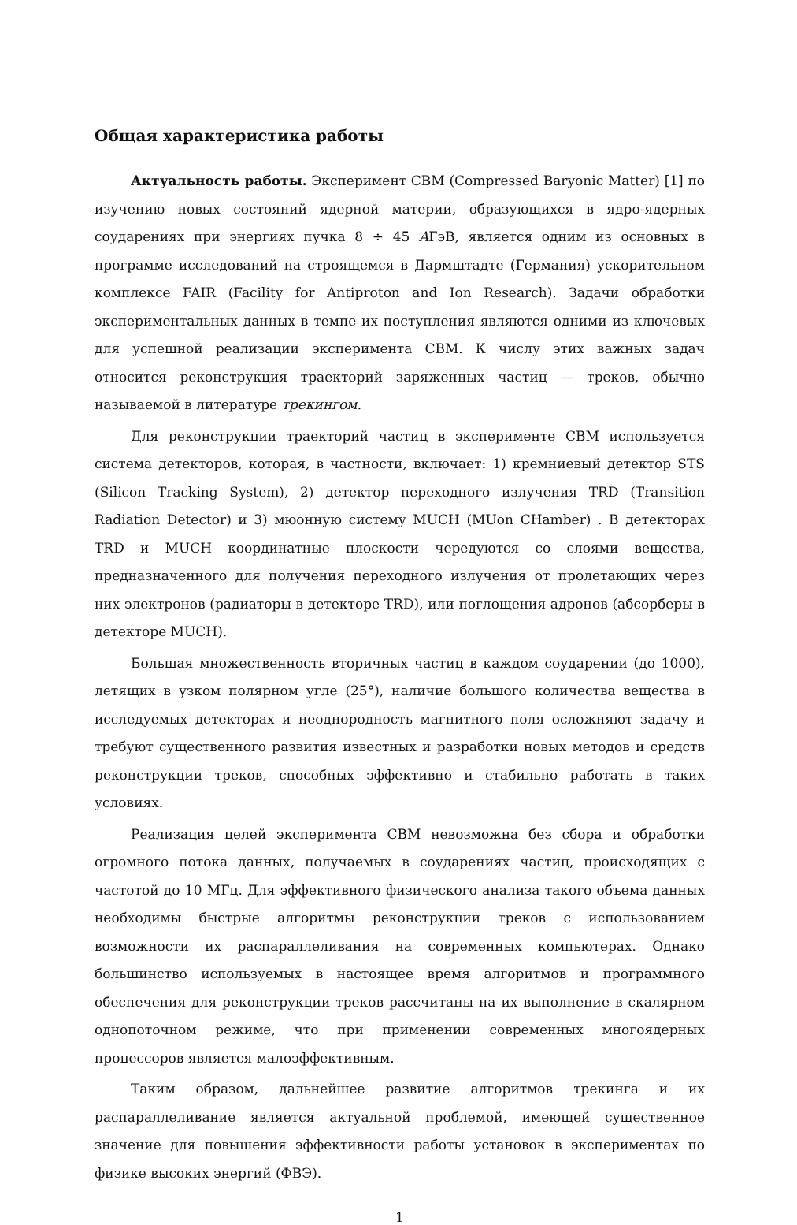Общая характеристика работы
Актуальность работы. Эксперимент CBM (Compressed Baryonic Matter) [1] по изучению новых состояний ядерной материи, образующихся в ядро-ядерных соударениях при энергиях пучка 8 ÷ 45 AГэВ, является одним из основных в программе исследований на строящемся в Дармштадте (Германия) ускорительном комплексе FAIR (Facility for Antiproton and Ion Research). Задачи обработки экспериментальных данных в темпе их поступления являются одними из ключевых для успешной реализации эксперимента CBM. К числу этих важных задач относится реконструкция траекторий заряженных частиц — треков, обычно называемой в литературе трекингом.
Для реконструкции траекторий частиц в эксперименте CBM используется система детекторов, которая, в частности, включает: 1) кремниевый детектор STS (Silicon Tracking System), 2) детектор переходного излучения TRD (Transition Radiation Detector) и 3) мюонную систему MUCH (MUon CHamber) . В детекторах TRD и MUCH координатные плоскости чередуются со слоями вещества, предназначенного для получения переходного излучения от пролетающих через них электронов (радиаторы в детекторе TRD), или поглощения адронов (абсорберы в детекторе MUCH).
Большая множественность вторичных частиц в каждом соударении (до 1000), летящих в узком полярном угле (25°), наличие большого количества вещества в исследуемых детекторах и неоднородность магнитного поля осложняют задачу и требуют существенного развития известных и разработки новых методов и средств реконструкции треков, способных эффективно и стабильно работать в таких условиях.
Реализация целей эксперимента CBM невозможна без сбора и обработки огромного потока данных, получаемых в соударениях частиц, происходящих с частотой до 10 МГц. Для эффективного физического анализа такого объема данных необходимы быстрые алгоритмы реконструкции треков с использованием возможности их распараллеливания на современных компьютерах. Однако большинство используемых в настоящее время алгоритмов и программного обеспечения для реконструкции треков рассчитаны на их выполнение в скалярном однопоточном режиме, что при применении современных многоядерных процессоров является малоэффективным.
Таким образом, дальнейшее развитие алгоритмов трекинга и их распараллеливание является актуальной проблемой, имеющей существенное значение для повышения эффективности работы установок в экспериментах по физике высоких энергий (ФВЭ).
1